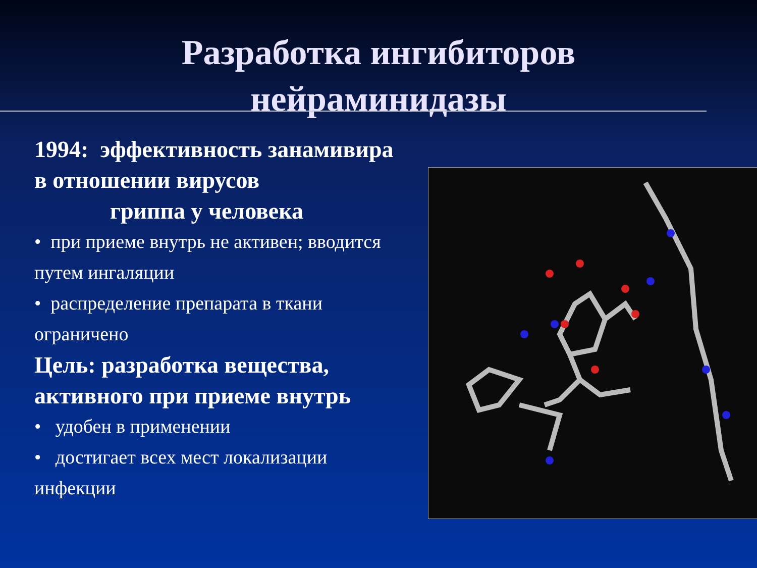Разработка ингибиторов
нейраминидазы
1994: эффективность занамивира
в отношении вирусов
гриппа у человека
• при приеме внутрь не активен; вводится
путем ингаляции
• распределение препарата в ткани
ограничено
Цель: разработка вещества,
активного при приеме внутрь
• удобен в применении
• достигает всех мест локализации
инфекции